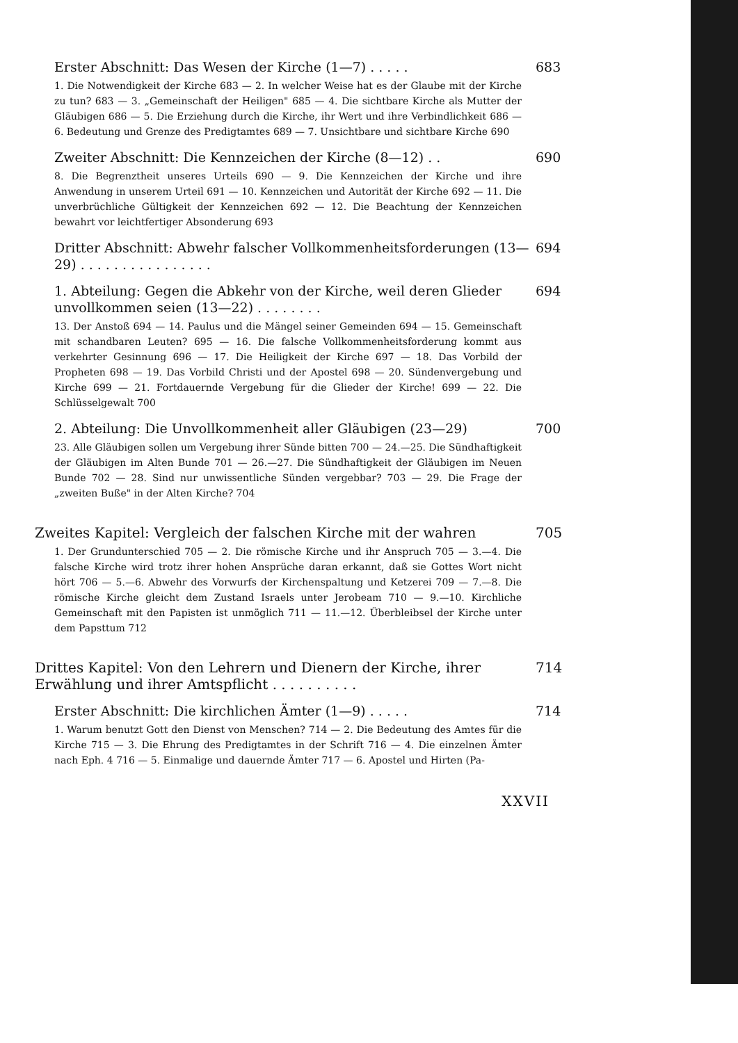Erster Abschnitt: Das Wesen der Kirche (1—7) . . . . . 683
1. Die Notwendigkeit der Kirche 683 — 2. In welcher Weise hat es der Glaube mit der Kirche zu tun? 683 — 3. „Gemeinschaft der Heiligen" 685 — 4. Die sichtbare Kirche als Mutter der Gläubigen 686 — 5. Die Erziehung durch die Kirche, ihr Wert und ihre Verbindlichkeit 686 — 6. Bedeutung und Grenze des Predigtamtes 689 — 7. Unsichtbare und sichtbare Kirche 690
Zweiter Abschnitt: Die Kennzeichen der Kirche (8—12) . . 690
8. Die Begrenztheit unseres Urteils 690 — 9. Die Kennzeichen der Kirche und ihre Anwendung in unserem Urteil 691 — 10. Kennzeichen und Autorität der Kirche 692 — 11. Die unverbrüchliche Gültigkeit der Kennzeichen 692 — 12. Die Beachtung der Kennzeichen bewahrt vor leichtfertiger Absonderung 693
Dritter Abschnitt: Abwehr falscher Vollkommenheitsforderungen (13—29) . . . . . . . . . . . . . . . . 694
1. Abteilung: Gegen die Abkehr von der Kirche, weil deren Glieder unvollkommen seien (13—22) . . . . . . . . 694
13. Der Anstoß 694 — 14. Paulus und die Mängel seiner Gemeinden 694 — 15. Gemeinschaft mit schandbaren Leuten? 695 — 16. Die falsche Vollkommenheitsforderung kommt aus verkehrter Gesinnung 696 — 17. Die Heiligkeit der Kirche 697 — 18. Das Vorbild der Propheten 698 — 19. Das Vorbild Christi und der Apostel 698 — 20. Sündenvergebung und Kirche 699 — 21. Fortdauernde Vergebung für die Glieder der Kirche! 699 — 22. Die Schlüsselgewalt 700
2. Abteilung: Die Unvollkommenheit aller Gläubigen (23—29) 700
23. Alle Gläubigen sollen um Vergebung ihrer Sünde bitten 700 — 24.—25. Die Sündhaftigkeit der Gläubigen im Alten Bunde 701 — 26.—27. Die Sündhaftigkeit der Gläubigen im Neuen Bunde 702 — 28. Sind nur unwissentliche Sünden vergebbar? 703 — 29. Die Frage der „zweiten Buße" in der Alten Kirche? 704
Zweites Kapitel: Vergleich der falschen Kirche mit der wahren 705
1. Der Grundunterschied 705 — 2. Die römische Kirche und ihr Anspruch 705 — 3.—4. Die falsche Kirche wird trotz ihrer hohen Ansprüche daran erkannt, daß sie Gottes Wort nicht hört 706 — 5.—6. Abwehr des Vorwurfs der Kirchenspaltung und Ketzerei 709 — 7.—8. Die römische Kirche gleicht dem Zustand Israels unter Jerobeam 710 — 9.—10. Kirchliche Gemeinschaft mit den Papisten ist unmöglich 711 — 11.—12. Überbleibsel der Kirche unter dem Papsttum 712
Drittes Kapitel: Von den Lehrern und Dienern der Kirche, ihrer Erwählung und ihrer Amtspflicht . . . . . . . . . . 714
Erster Abschnitt: Die kirchlichen Ämter (1—9) . . . . . 714
1. Warum benutzt Gott den Dienst von Menschen? 714 — 2. Die Bedeutung des Amtes für die Kirche 715 — 3. Die Ehrung des Predigtamtes in der Schrift 716 — 4. Die einzelnen Ämter nach Eph. 4 716 — 5. Einmalige und dauernde Ämter 717 — 6. Apostel und Hirten (Pa-
XXVII